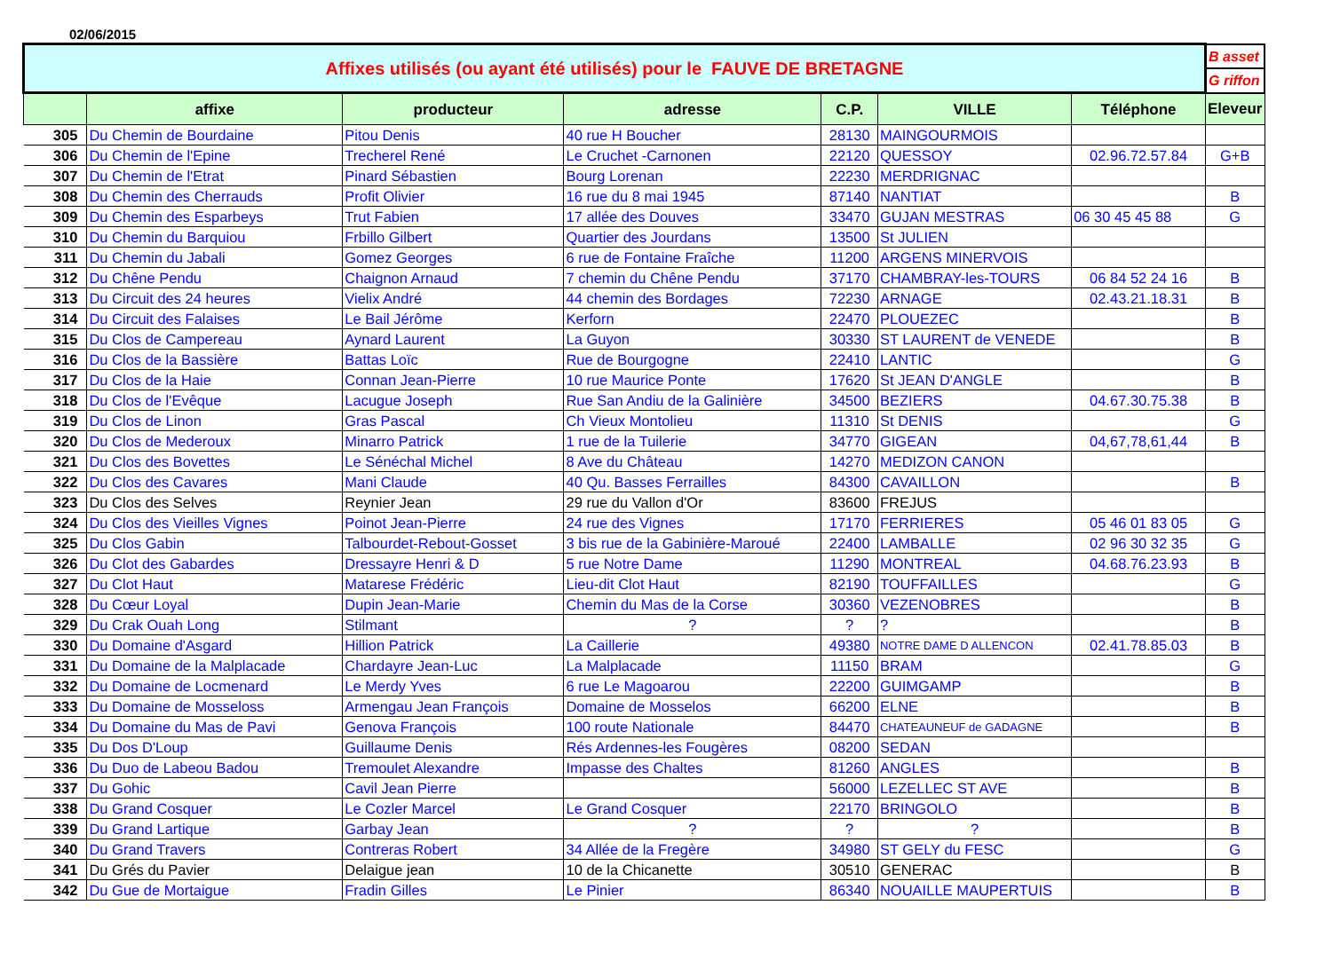02/06/2015
| Affixes utilisés (ou ayant été utilisés) pour le FAUVE DE BRETAGNE | | | | | | | B asset |
| | | | | | | | G riffon |
| | affixe | producteur | adresse | C.P. | VILLE | Téléphone | Eleveur |
| 305 | Du Chemin de Bourdaine | Pitou Denis | 40 rue H Boucher | 28130 | MAINGOURMOIS | | |
| 306 | Du Chemin de l'Epine | Trecherel René | Le Cruchet -Carnonen | 22120 | QUESSOY | 02.96.72.57.84 | G+B |
| 307 | Du Chemin de l'Etrat | Pinard Sébastien | Bourg Lorenan | 22230 | MERDRIGNAC | | |
| 308 | Du Chemin des Cherrauds | Profit Olivier | 16 rue du 8 mai 1945 | 87140 | NANTIAT | | B |
| 309 | Du Chemin des Esparbeys | Trut Fabien | 17 allée des Douves | 33470 | GUJAN MESTRAS | 06 30 45 45 88 | G |
| 310 | Du Chemin du Barquiou | Frbillo Gilbert | Quartier des Jourdans | 13500 | St JULIEN | | |
| 311 | Du Chemin du Jabali | Gomez Georges | 6 rue de Fontaine Fraîche | 11200 | ARGENS MINERVOIS | | |
| 312 | Du Chêne Pendu | Chaignon Arnaud | 7 chemin du Chêne Pendu | 37170 | CHAMBRAY-les-TOURS | 06 84 52 24 16 | B |
| 313 | Du Circuit des 24 heures | Vielix André | 44 chemin des Bordages | 72230 | ARNAGE | 02.43.21.18.31 | B |
| 314 | Du Circuit des Falaises | Le Bail Jérôme | Kerforn | 22470 | PLOUEZEC | | B |
| 315 | Du Clos de Campereau | Aynard Laurent | La Guyon | 30330 | ST LAURENT de VENEDE | | B |
| 316 | Du Clos de la Bassière | Battas Loïc | Rue de Bourgogne | 22410 | LANTIC | | G |
| 317 | Du Clos de la Haie | Connan Jean-Pierre | 10 rue Maurice Ponte | 17620 | St JEAN D'ANGLE | | B |
| 318 | Du Clos de l'Evêque | Lacugue Joseph | Rue San Andiu de la Galinière | 34500 | BEZIERS | 04.67.30.75.38 | B |
| 319 | Du Clos de Linon | Gras Pascal | Ch Vieux Montolieu | 11310 | St DENIS | | G |
| 320 | Du Clos de Mederoux | Minarro Patrick | 1 rue de la Tuilerie | 34770 | GIGEAN | 04,67,78,61,44 | B |
| 321 | Du Clos des Bovettes | Le Sénéchal Michel | 8 Ave du Château | 14270 | MEDIZON CANON | | |
| 322 | Du Clos des Cavares | Mani Claude | 40 Qu. Basses Ferrailles | 84300 | CAVAILLON | | B |
| 323 | Du Clos des Selves | Reynier Jean | 29 rue du Vallon d'Or | 83600 | FREJUS | | |
| 324 | Du Clos des Vieilles Vignes | Poinot Jean-Pierre | 24 rue des Vignes | 17170 | FERRIERES | 05 46 01 83 05 | G |
| 325 | Du Clos Gabin | Talbourdet-Rebout-Gosset | 3 bis rue de la Gabinière-Maroué | 22400 | LAMBALLE | 02 96 30 32 35 | G |
| 326 | Du Clot des Gabardes | Dressayre Henri & D | 5 rue Notre Dame | 11290 | MONTREAL | 04.68.76.23.93 | B |
| 327 | Du Clot Haut | Matarese Frédéric | Lieu-dit Clot Haut | 82190 | TOUFFAILLES | | G |
| 328 | Du Cœur Loyal | Dupin Jean-Marie | Chemin du Mas de la Corse | 30360 | VEZENOBRES | | B |
| 329 | Du Crak Ouah Long | Stilmant | ? | ? | ? | | B |
| 330 | Du Domaine d'Asgard | Hillion Patrick | La Caillerie | 49380 | NOTRE DAME D ALLENCON | 02.41.78.85.03 | B |
| 331 | Du Domaine de la Malplacade | Chardayre Jean-Luc | La Malplacade | 11150 | BRAM | | G |
| 332 | Du Domaine de Locmenard | Le Merdy Yves | 6 rue Le Magoarou | 22200 | GUIMGAMP | | B |
| 333 | Du Domaine de Mosseloss | Armengau Jean François | Domaine de Mosselos | 66200 | ELNE | | B |
| 334 | Du Domaine du Mas de Pavi | Genova François | 100 route Nationale | 84470 | CHATEAUNEUF de GADAGNE | | B |
| 335 | Du Dos D'Loup | Guillaume Denis | Rés Ardennes-les Fougères | 08200 | SEDAN | | |
| 336 | Du Duo de Labeou Badou | Tremoulet Alexandre | Impasse des Chaltes | 81260 | ANGLES | | B |
| 337 | Du Gohic | Cavil Jean Pierre | | 56000 | LEZELLEC ST AVE | | B |
| 338 | Du Grand Cosquer | Le Cozler Marcel | Le Grand Cosquer | 22170 | BRINGOLO | | B |
| 339 | Du Grand Lartique | Garbay Jean | ? | ? | ? | | B |
| 340 | Du Grand Travers | Contreras Robert | 34 Allée de la Fregère | 34980 | ST GELY du FESC | | G |
| 341 | Du Grés du Pavier | Delaigue jean | 10 de la Chicanette | 30510 | GENERAC | | B |
| 342 | Du Gue de Mortaigue | Fradin Gilles | Le Pinier | 86340 | NOUAILLE MAUPERTUIS | | B |